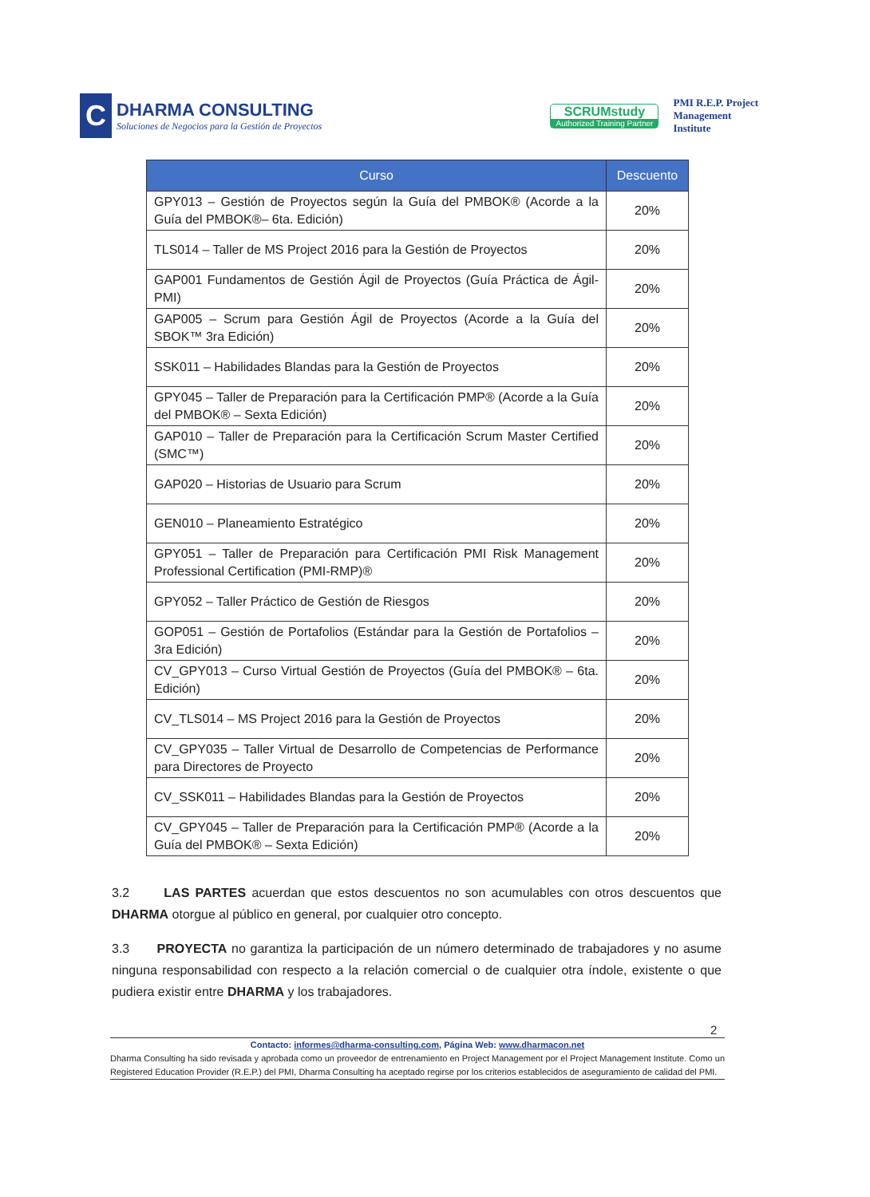C
DHARMA CONSULTING
Soluciones de Negocios para la Gestión de Proyectos
SCRUMstudy
Authorized Training Partner
PMI R.E.P. Project
Management
Institute
| Curso | Descuento |
| --- | --- |
| GPY013 – Gestión de Proyectos según la Guía del PMBOK® (Acorde a la Guía del PMBOK®– 6ta. Edición) | 20% |
| TLS014 – Taller de MS Project 2016 para la Gestión de Proyectos | 20% |
| GAP001 Fundamentos de Gestión Ágil de Proyectos (Guía Práctica de Ágil- PMI) | 20% |
| GAP005 – Scrum para Gestión Ágil de Proyectos (Acorde a la Guía del SBOK™ 3ra Edición) | 20% |
| SSK011 – Habilidades Blandas para la Gestión de Proyectos | 20% |
| GPY045 – Taller de Preparación para la Certificación PMP® (Acorde a la Guía del PMBOK® – Sexta Edición) | 20% |
| GAP010 – Taller de Preparación para la Certificación Scrum Master Certified (SMC™) | 20% |
| GAP020 – Historias de Usuario para Scrum | 20% |
| GEN010 – Planeamiento Estratégico | 20% |
| GPY051 – Taller de Preparación para Certificación PMI Risk Management Professional Certification (PMI-RMP)® | 20% |
| GPY052 – Taller Práctico de Gestión de Riesgos | 20% |
| GOP051 – Gestión de Portafolios (Estándar para la Gestión de Portafolios – 3ra Edición) | 20% |
| CV_GPY013 – Curso Virtual Gestión de Proyectos (Guía del PMBOK® – 6ta. Edición) | 20% |
| CV_TLS014 – MS Project 2016 para la Gestión de Proyectos | 20% |
| CV_GPY035 – Taller Virtual de Desarrollo de Competencias de Performance para Directores de Proyecto | 20% |
| CV_SSK011 – Habilidades Blandas para la Gestión de Proyectos | 20% |
| CV_GPY045 – Taller de Preparación para la Certificación PMP® (Acorde a la Guía del PMBOK® – Sexta Edición) | 20% |
3.2 LAS PARTES acuerdan que estos descuentos no son acumulables con otros descuentos que DHARMA otorgue al público en general, por cualquier otro concepto.
3.3 PROYECTA no garantiza la participación de un número determinado de trabajadores y no asume ninguna responsabilidad con respecto a la relación comercial o de cualquier otra índole, existente o que pudiera existir entre DHARMA y los trabajadores.
2
Contacto: informes@dharma-consulting.com, Página Web: www.dharmacon.net
Dharma Consulting ha sido revisada y aprobada como un proveedor de entrenamiento en Project Management por el Project Management Institute. Como un Registered Education Provider (R.E.P.) del PMI, Dharma Consulting ha aceptado regirse por los criterios establecidos de aseguramiento de calidad del PMI.